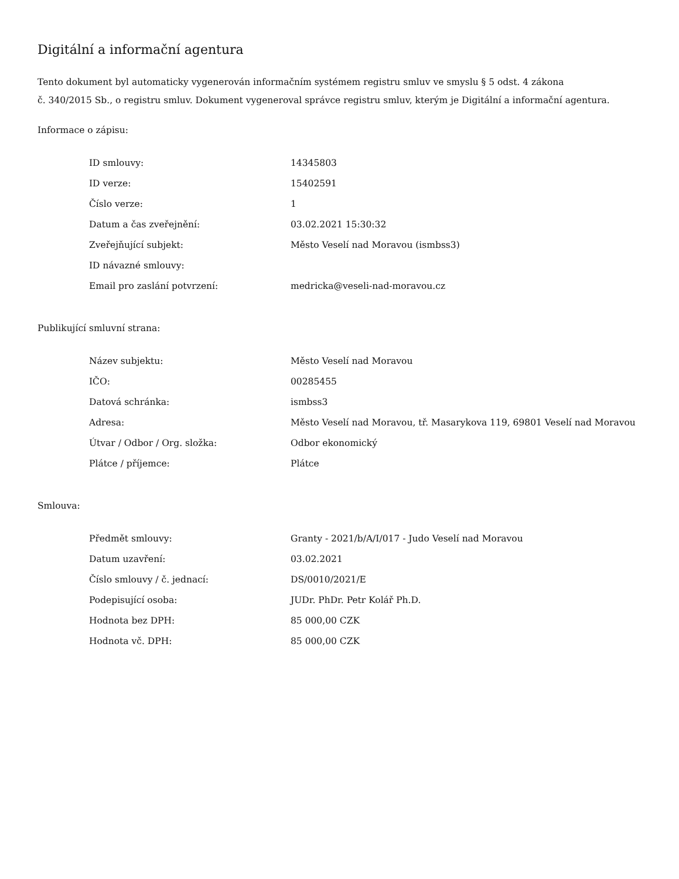Digitální a informační agentura
Tento dokument byl automaticky vygenerován informačním systémem registru smluv ve smyslu § 5 odst. 4 zákona
č. 340/2015 Sb., o registru smluv. Dokument vygeneroval správce registru smluv, kterým je Digitální a informační agentura.
Informace o zápisu:
| ID smlouvy: | 14345803 |
| ID verze: | 15402591 |
| Číslo verze: | 1 |
| Datum a čas zveřejnění: | 03.02.2021 15:30:32 |
| Zveřejňující subjekt: | Město Veselí nad Moravou (ismbss3) |
| ID návazné smlouvy: | |
| Email pro zaslání potvrzení: | medricka@veseli-nad-moravou.cz |
Publikující smluvní strana:
| Název subjektu: | Město Veselí nad Moravou |
| IČO: | 00285455 |
| Datová schránka: | ismbss3 |
| Adresa: | Město Veselí nad Moravou, tř. Masarykova 119, 69801 Veselí nad Moravou |
| Útvar / Odbor / Org. složka: | Odbor ekonomický |
| Plátce / příjemce: | Plátce |
Smlouva:
| Předmět smlouvy: | Granty - 2021/b/A/I/017 - Judo Veselí nad Moravou |
| Datum uzavření: | 03.02.2021 |
| Číslo smlouvy / č. jednací: | DS/0010/2021/E |
| Podepisující osoba: | JUDr. PhDr. Petr Kolář Ph.D. |
| Hodnota bez DPH: | 85 000,00 CZK |
| Hodnota vč. DPH: | 85 000,00 CZK |